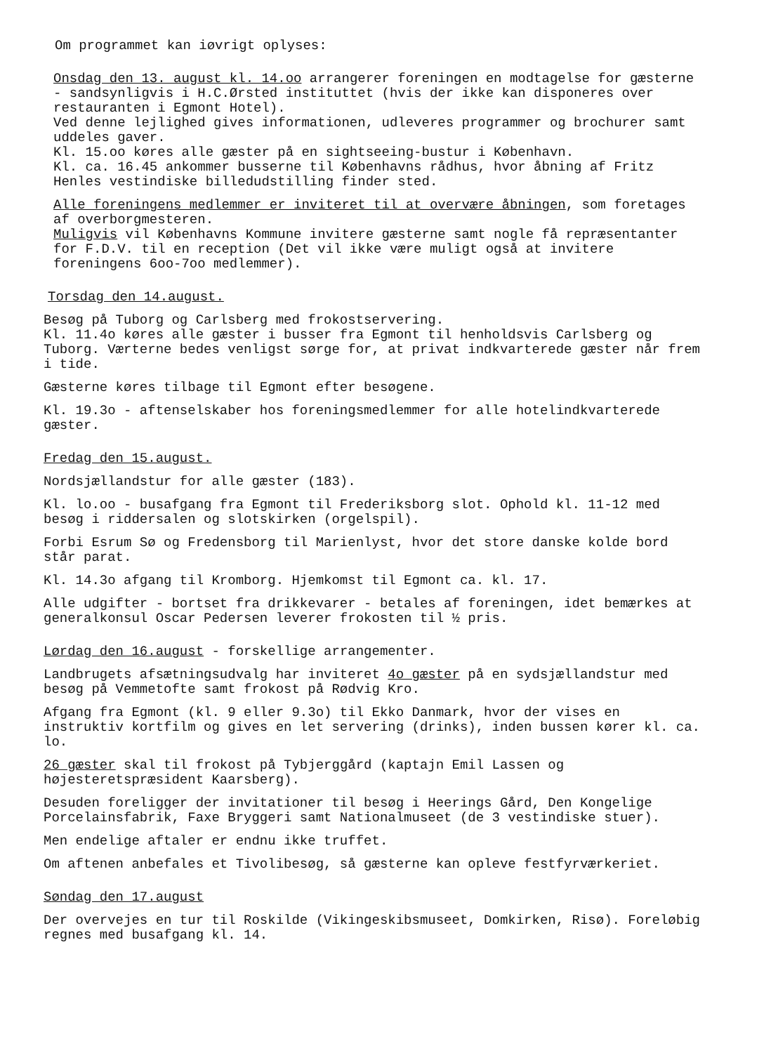Om programmet kan iøvrigt oplyses:
Onsdag den 13. august kl. 14.oo arrangerer foreningen en modtagelse for gæsterne - sandsynligvis i H.C.Ørsted instituttet (hvis der ikke kan disponeres over restauranten i Egmont Hotel).
Ved denne lejlighed gives informationen, udleveres programmer og brochurer samt uddeles gaver.
Kl. 15.oo køres alle gæster på en sightseeing-bustur i København.
Kl. ca. 16.45 ankommer busserne til Københavns rådhus, hvor åbning af Fritz Henles vestindiske billedudstilling finder sted.
Alle foreningens medlemmer er inviteret til at overvære åbningen, som foretages af overborgmesteren.
Muligvis vil Københavns Kommune invitere gæsterne samt nogle få repræsentanter for F.D.V. til en reception (Det vil ikke være muligt også at invitere foreningens 6oo-7oo medlemmer).
Torsdag den 14.august.
Besøg på Tuborg og Carlsberg med frokostservering.
Kl. 11.4o køres alle gæster i busser fra Egmont til henholdsvis Carlsberg og Tuborg. Værterne bedes venligst sørge for, at privat indkvarterede gæster når frem i tide.
Gæsterne køres tilbage til Egmont efter besøgene.
Kl. 19.3o - aftenselskaber hos foreningsmedlemmer for alle hotelindkvarterede gæster.
Fredag den 15.august.
Nordsjællandstur for alle gæster (183).
Kl. lo.oo - busafgang fra Egmont til Frederiksborg slot. Ophold kl. 11-12 med besøg i riddersalen og slotskirken (orgelspil).
Forbi Esrum Sø og Fredensborg til Marienlyst, hvor det store danske kolde bord står parat.
Kl. 14.3o afgang til Kromborg. Hjemkomst til Egmont ca. kl. 17.
Alle udgifter - bortset fra drikkevarer - betales af foreningen, idet bemærkes at generalkonsul Oscar Pedersen leverer frokosten til ½ pris.
Lørdag den 16.august - forskellige arrangementer.
Landbrugets afsætningsudvalg har inviteret 4o gæster på en sydsjællandstur med besøg på Vemmetofte samt frokost på Rødvig Kro.
Afgang fra Egmont (kl. 9 eller 9.3o) til Ekko Danmark, hvor der vises en instruktiv kortfilm og gives en let servering (drinks), inden bussen kører kl. ca. lo.
26 gæster skal til frokost på Tybjerggård (kaptajn Emil Lassen og højesteretspræsident Kaarsberg).
Desuden foreligger der invitationer til besøg i Heerings Gård, Den Kongelige Porcelainsfabrik, Faxe Bryggeri samt Nationalmuseet (de 3 vestindiske stuer).
Men endelige aftaler er endnu ikke truffet.
Om aftenen anbefales et Tivolibesøg, så gæsterne kan opleve festfyrværkeriet.
Søndag den 17.august
Der overvejes en tur til Roskilde (Vikingeskibsmuseet, Domkirken, Risø). Foreløbig regnes med busafgang kl. 14.